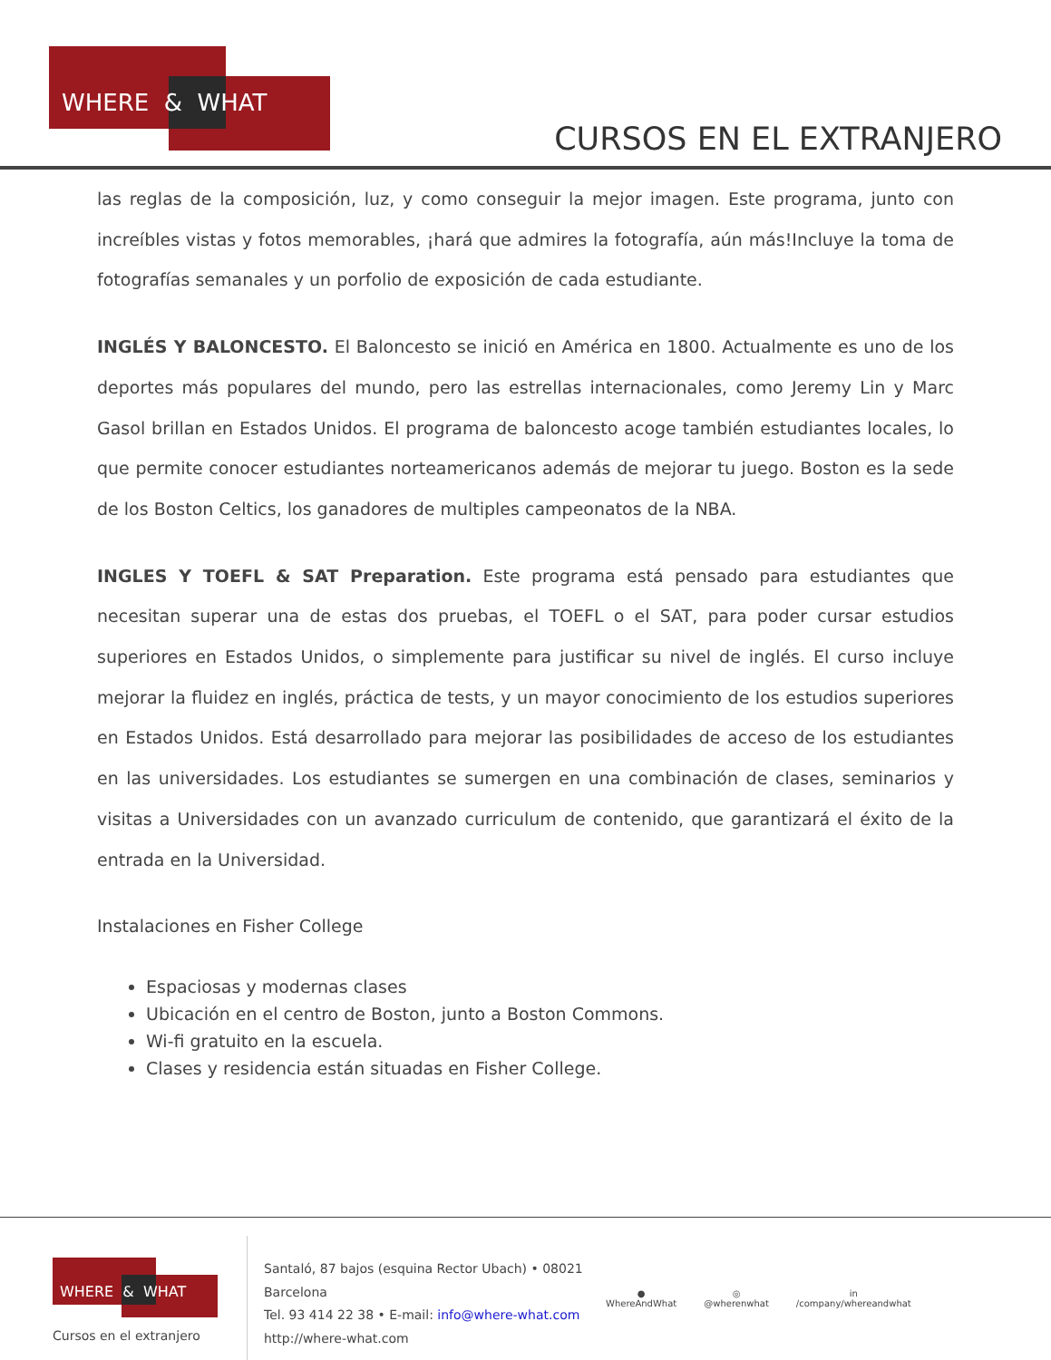WHERE & WHAT
CURSOS EN EL EXTRANJERO
las reglas de la composición, luz, y como conseguir la mejor imagen. Este programa, junto con increíbles vistas y fotos memorables, ¡hará que admires la fotografía, aún más!Incluye la toma de fotografías semanales y un porfolio de exposición de cada estudiante.
INGLÉS Y BALONCESTO. El Baloncesto se inició en América en 1800. Actualmente es uno de los deportes más populares del mundo, pero las estrellas internacionales, como Jeremy Lin y Marc Gasol brillan en Estados Unidos. El programa de baloncesto acoge también estudiantes locales, lo que permite conocer estudiantes norteamericanos además de mejorar tu juego. Boston es la sede de los Boston Celtics, los ganadores de multiples campeonatos de la NBA.
INGLES Y TOEFL & SAT Preparation. Este programa está pensado para estudiantes que necesitan superar una de estas dos pruebas, el TOEFL o el SAT, para poder cursar estudios superiores en Estados Unidos, o simplemente para justificar su nivel de inglés. El curso incluye mejorar la fluidez en inglés, práctica de tests, y un mayor conocimiento de los estudios superiores en Estados Unidos. Está desarrollado para mejorar las posibilidades de acceso de los estudiantes en las universidades. Los estudiantes se sumergen en una combinación de clases, seminarios y visitas a Universidades con un avanzado curriculum de contenido, que garantizará el éxito de la entrada en la Universidad.
Instalaciones en Fisher College
Espaciosas y modernas clases
Ubicación en el centro de Boston, junto a Boston Commons.
Wi-fi gratuito en la escuela.
Clases y residencia están situadas en Fisher College.
WHERE & WHAT
Cursos en el extranjero
Santaló, 87 bajos (esquina Rector Ubach) • 08021
Barcelona
Tel. 93 414 22 38 • E-mail: info@where-what.com
http://where-what.com
●
WhereAndWhat
◎
@wherenwhat
in
/company/whereandwhat